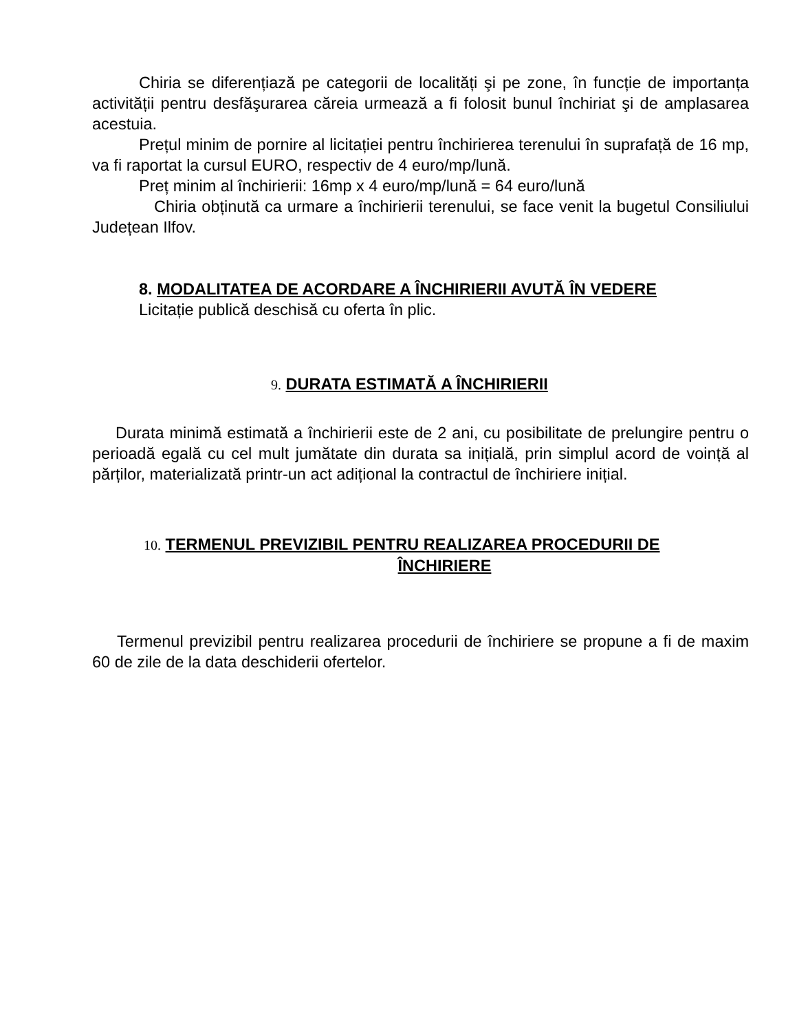Chiria se diferențiază pe categorii de localități şi pe zone, în funcție de importanța activității pentru desfăşurarea căreia urmează a fi folosit bunul închiriat şi de amplasarea acestuia.
Prețul minim de pornire al licitației pentru închirierea terenului în suprafață de 16 mp, va fi raportat la cursul EURO, respectiv de 4 euro/mp/lună.
Preț minim al închirierii: 16mp x 4 euro/mp/lună = 64 euro/lună
Chiria obținută ca urmare a închirierii terenului, se face venit la bugetul Consiliului Județean Ilfov.
8. MODALITATEA DE ACORDARE A ÎNCHIRIERII AVUTĂ ÎN VEDERE
Licitație publică deschisă cu oferta în plic.
9. DURATA ESTIMATĂ A ÎNCHIRIERII
Durata minimă estimată a închirierii este de 2 ani, cu posibilitate de prelungire pentru o perioadă egală cu cel mult jumătate din durata sa inițială, prin simplul acord de voință al părților, materializată printr-un act adițional la contractul de închiriere inițial.
10. TERMENUL PREVIZIBIL PENTRU REALIZAREA PROCEDURII DE
ÎNCHIRIERE
Termenul previzibil pentru realizarea procedurii de închiriere se propune a fi de maxim 60 de zile de la data deschiderii ofertelor.